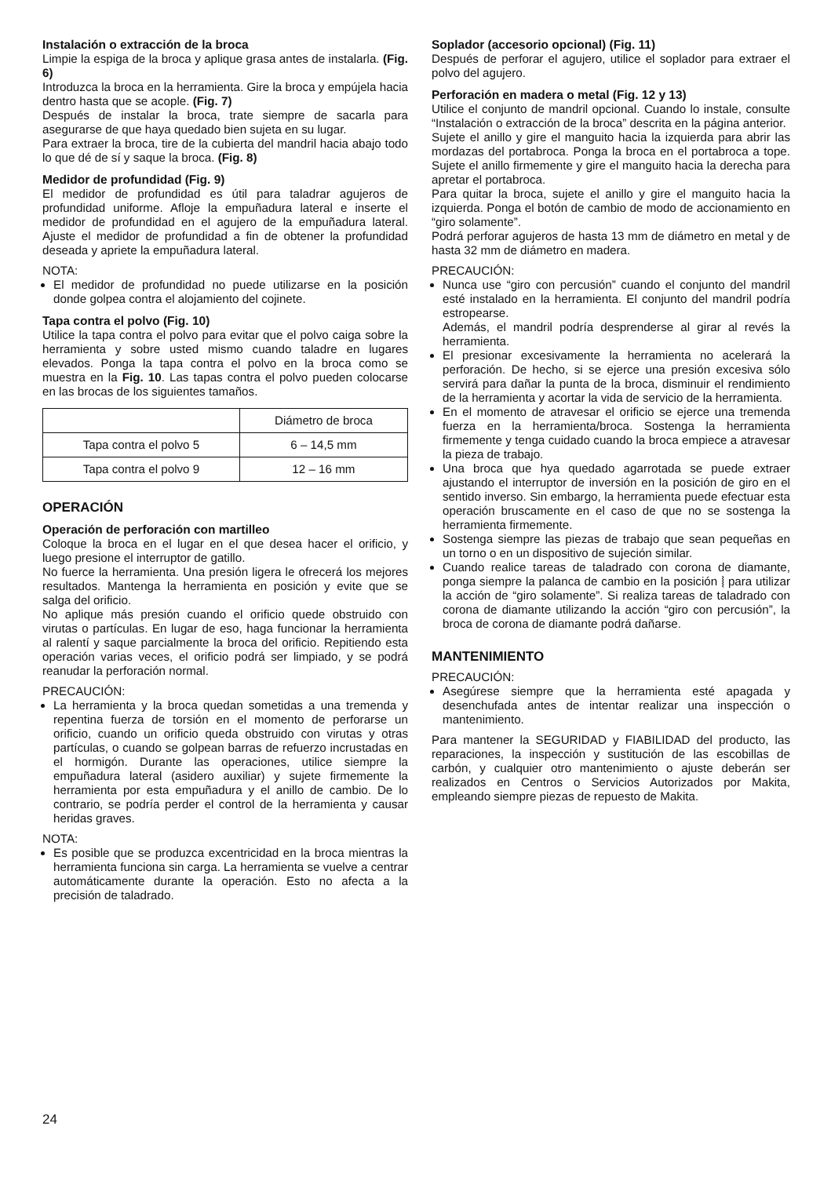Instalación o extracción de la broca
Limpie la espiga de la broca y aplique grasa antes de instalarla. (Fig. 6)
Introduzca la broca en la herramienta. Gire la broca y empújela hacia dentro hasta que se acople. (Fig. 7)
Después de instalar la broca, trate siempre de sacarla para asegurarse de que haya quedado bien sujeta en su lugar.
Para extraer la broca, tire de la cubierta del mandril hacia abajo todo lo que dé de sí y saque la broca. (Fig. 8)
Medidor de profundidad (Fig. 9)
El medidor de profundidad es útil para taladrar agujeros de profundidad uniforme. Afloje la empuñadura lateral e inserte el medidor de profundidad en el agujero de la empuñadura lateral. Ajuste el medidor de profundidad a fin de obtener la profundidad deseada y apriete la empuñadura lateral.
NOTA:
El medidor de profundidad no puede utilizarse en la posición donde golpea contra el alojamiento del cojinete.
Tapa contra el polvo (Fig. 10)
Utilice la tapa contra el polvo para evitar que el polvo caiga sobre la herramienta y sobre usted mismo cuando taladre en lugares elevados. Ponga la tapa contra el polvo en la broca como se muestra en la Fig. 10. Las tapas contra el polvo pueden colocarse en las brocas de los siguientes tamaños.
| | Diámetro de broca |
| Tapa contra el polvo 5 | 6 – 14,5 mm |
| Tapa contra el polvo 9 | 12 – 16 mm |
OPERACIÓN
Operación de perforación con martilleo
Coloque la broca en el lugar en el que desea hacer el orificio, y luego presione el interruptor de gatillo.
No fuerce la herramienta. Una presión ligera le ofrecerá los mejores resultados. Mantenga la herramienta en posición y evite que se salga del orificio.
No aplique más presión cuando el orificio quede obstruido con virutas o partículas. En lugar de eso, haga funcionar la herramienta al ralentí y saque parcialmente la broca del orificio. Repitiendo esta operación varias veces, el orificio podrá ser limpiado, y se podrá reanudar la perforación normal.
PRECAUCIÓN:
La herramienta y la broca quedan sometidas a una tremenda y repentina fuerza de torsión en el momento de perforarse un orificio, cuando un orificio queda obstruido con virutas y otras partículas, o cuando se golpean barras de refuerzo incrustadas en el hormigón. Durante las operaciones, utilice siempre la empuñadura lateral (asidero auxiliar) y sujete firmemente la herramienta por esta empuñadura y el anillo de cambio. De lo contrario, se podría perder el control de la herramienta y causar heridas graves.
NOTA:
Es posible que se produzca excentricidad en la broca mientras la herramienta funciona sin carga. La herramienta se vuelve a centrar automáticamente durante la operación. Esto no afecta a la precisión de taladrado.
Soplador (accesorio opcional) (Fig. 11)
Después de perforar el agujero, utilice el soplador para extraer el polvo del agujero.
Perforación en madera o metal (Fig. 12 y 13)
Utilice el conjunto de mandril opcional. Cuando lo instale, consulte “Instalación o extracción de la broca” descrita en la página anterior.
Sujete el anillo y gire el manguito hacia la izquierda para abrir las mordazas del portabroca. Ponga la broca en el portabroca a tope. Sujete el anillo firmemente y gire el manguito hacia la derecha para apretar el portabroca.
Para quitar la broca, sujete el anillo y gire el manguito hacia la izquierda. Ponga el botón de cambio de modo de accionamiento en “giro solamente”.
Podrá perforar agujeros de hasta 13 mm de diámetro en metal y de hasta 32 mm de diámetro en madera.
PRECAUCIÓN:
Nunca use “giro con percusión” cuando el conjunto del mandril esté instalado en la herramienta. El conjunto del mandril podría estropearse.
Además, el mandril podría desprenderse al girar al revés la herramienta.
El presionar excesivamente la herramienta no acelerará la perforación. De hecho, si se ejerce una presión excesiva sólo servirá para dañar la punta de la broca, disminuir el rendimiento de la herramienta y acortar la vida de servicio de la herramienta.
En el momento de atravesar el orificio se ejerce una tremenda fuerza en la herramienta/broca. Sostenga la herramienta firmemente y tenga cuidado cuando la broca empiece a atravesar la pieza de trabajo.
Una broca que hya quedado agarrotada se puede extraer ajustando el interruptor de inversión en la posición de giro en el sentido inverso. Sin embargo, la herramienta puede efectuar esta operación bruscamente en el caso de que no se sostenga la herramienta firmemente.
Sostenga siempre las piezas de trabajo que sean pequeñas en un torno o en un dispositivo de sujeción similar.
Cuando realice tareas de taladrado con corona de diamante, ponga siempre la palanca de cambio en la posición ⦚ para utilizar la acción de “giro solamente”. Si realiza tareas de taladrado con corona de diamante utilizando la acción “giro con percusión”, la broca de corona de diamante podrá dañarse.
MANTENIMIENTO
PRECAUCIÓN:
Asegúrese siempre que la herramienta esté apagada y desenchufada antes de intentar realizar una inspección o mantenimiento.
Para mantener la SEGURIDAD y FIABILIDAD del producto, las reparaciones, la inspección y sustitución de las escobillas de carbón, y cualquier otro mantenimiento o ajuste deberán ser realizados en Centros o Servicios Autorizados por Makita, empleando siempre piezas de repuesto de Makita.
24